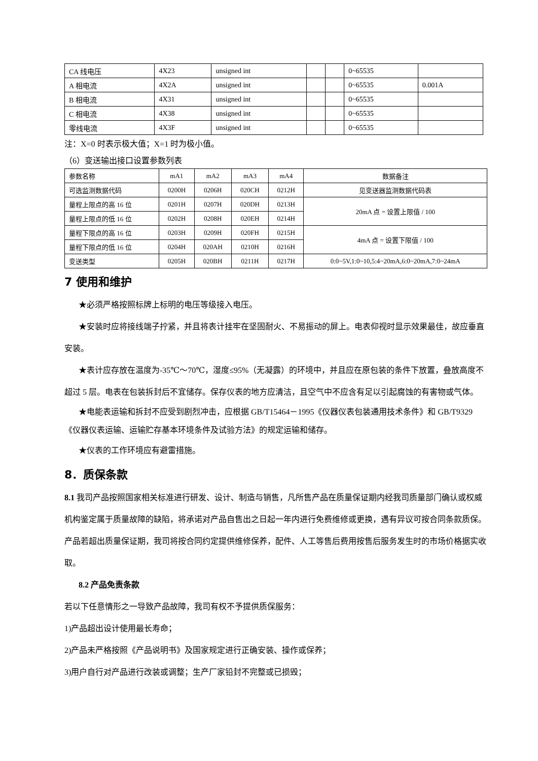| CA 线电压 | 4X23 | unsigned int | | | 0~65535 | |
| A 相电流 | 4X2A | unsigned int | | | 0~65535 | 0.001A |
| B 相电流 | 4X31 | unsigned int | | | 0~65535 | |
| C 相电流 | 4X38 | unsigned int | | | 0~65535 | |
| 零线电流 | 4X3F | unsigned int | | | 0~65535 | |
注：X=0 时表示极大值；X=1 时为极小值。
（6）变送输出接口设置参数列表
| 参数名称 | mA1 | mA2 | mA3 | mA4 | 数据备注 |
| --- | --- | --- | --- | --- | --- |
| 可选监测数据代码 | 0200H | 0206H | 020CH | 0212H | 见变送器监测数据代码表 |
| 量程上限点的高 16 位 | 0201H | 0207H | 020DH | 0213H | 20mA 点 = 设置上限值 / 100 |
| 量程上限点的低 16 位 | 0202H | 0208H | 020EH | 0214H | |
| 量程下限点的高 16 位 | 0203H | 0209H | 020FH | 0215H | 4mA 点 = 设置下限值 / 100 |
| 量程下限点的低 16 位 | 0204H | 020AH | 0210H | 0216H | |
| 变送类型 | 0205H | 020BH | 0211H | 0217H | 0:0~5V,1:0~10,5:4~20mA,6:0~20mA,7:0~24mA |
7 使用和维护
★必须严格按照标牌上标明的电压等级接入电压。
★安装时应将接线端子拧紧，并且将表计挂牢在坚固耐火、不易振动的屏上。电表仰视时显示效果最佳，故应垂直安装。
★表计应存放在温度为-35℃～70℃，湿度≤95%（无凝露）的环境中，并且应在原包装的条件下放置，叠放高度不超过 5 层。电表在包装拆封后不宜储存。保存仪表的地方应清洁，且空气中不应含有足以引起腐蚀的有害物或气体。
★电能表运输和拆封不应受到剧烈冲击，应根据 GB/T15464－1995《仪器仪表包装通用技术条件》和 GB/T9329《仪器仪表运输、运输贮存基本环境条件及试验方法》的规定运输和储存。
★仪表的工作环境应有避雷措施。
8．质保条款
8.1 我司产品按照国家相关标准进行研发、设计、制造与销售，凡所售产品在质量保证期内经我司质量部门确认或权威机构鉴定属于质量故障的缺陷，将承诺对产品自售出之日起一年内进行免费维修或更换，遇有异议可按合同条款质保。产品若超出质量保证期，我司将按合同约定提供维修保养，配件、人工等售后费用按售后服务发生时的市场价格据实收取。
8.2 产品免责条款
若以下任意情形之一导致产品故障，我司有权不予提供质保服务：
1)产品超出设计使用最长寿命；
2)产品未严格按照《产品说明书》及国家规定进行正确安装、操作或保养；
3)用户自行对产品进行改装或调整；生产厂家铅封不完整或已损毁；